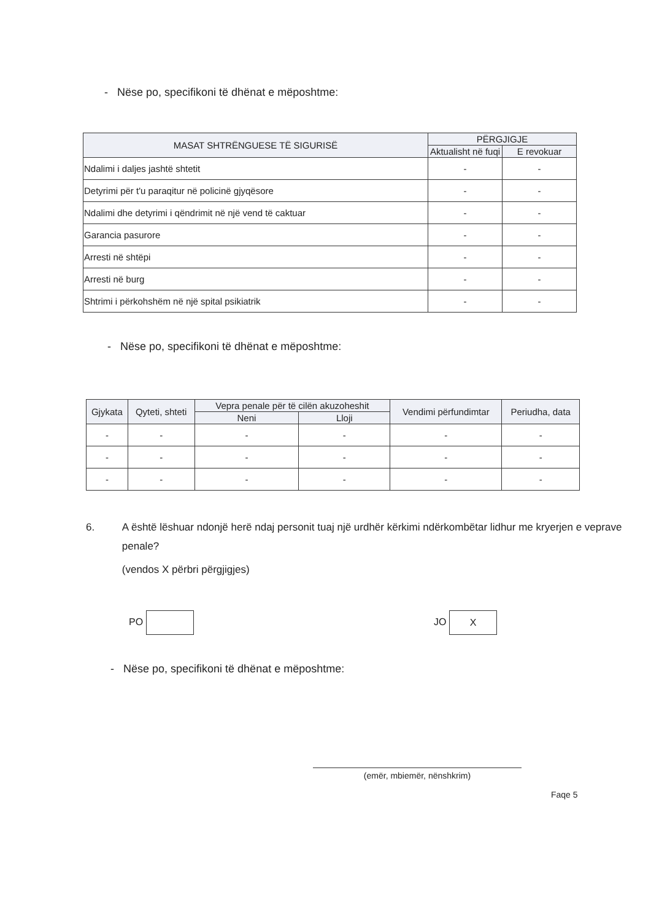- Nëse po, specifikoni të dhënat e mëposhtme:
| MASAT SHTRËNGUESE TË SIGURISË | PËRGJIGJE | |
| --- | --- | --- |
| | Aktualisht në fuqi | E revokuar |
| Ndalimi i daljes jashtë shtetit | - | - |
| Detyrimi për t'u paraqitur në policinë gjyqësore | - | - |
| Ndalimi dhe detyrimi i qëndrimit në një vend të caktuar | - | - |
| Garancia pasurore | - | - |
| Arresti në shtëpi | - | - |
| Arresti në burg | - | - |
| Shtrimi i përkohshëm në një spital psikiatrik | - | - |
- Nëse po, specifikoni të dhënat e mëposhtme:
| Gjykata | Qyteti, shteti | Vepra penale për të cilën akuzoheshit | | Vendimi përfundimtar | Periudha, data |
| --- | --- | --- | --- | --- | --- |
| | | Neni | Lloji | | |
| - | - | - | - | - | - |
| - | - | - | - | - | - |
| - | - | - | - | - | - |
6. A është lëshuar ndonjë herë ndaj personit tuaj një urdhër kërkimi ndërkombëtar lidhur me kryerjen e veprave penale?
(vendos X përbri përgjigjes)
PO JO X
- Nëse po, specifikoni të dhënat e mëposhtme:
(emër, mbiemër, nënshkrim)
Faqe 5